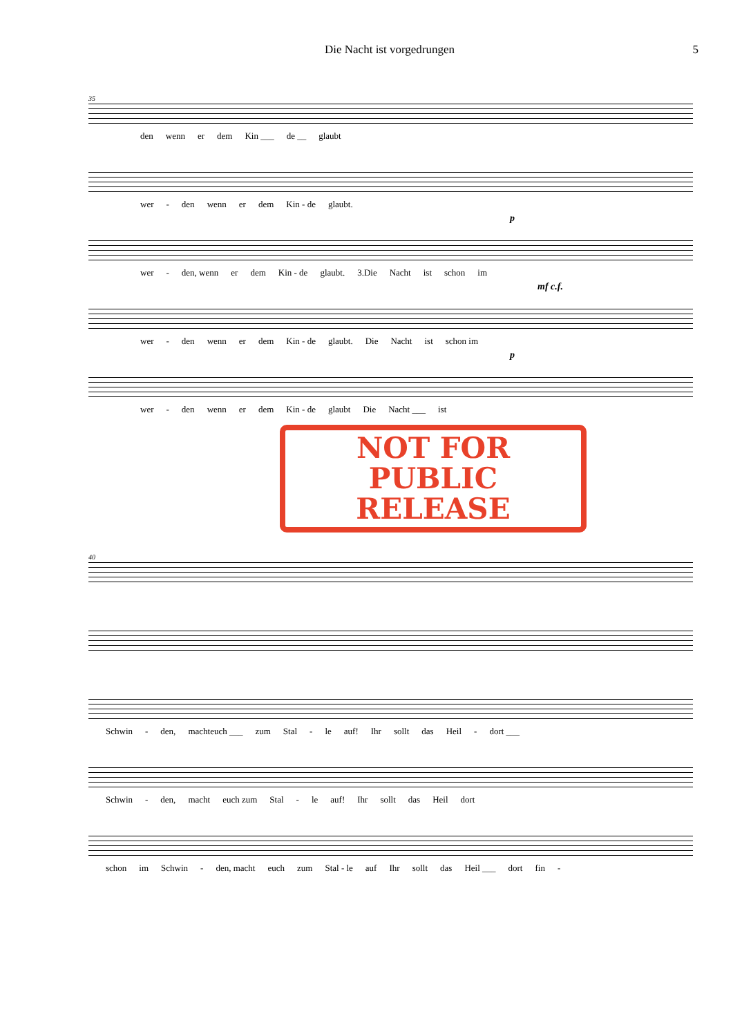Die Nacht ist vorgedrungen 5
35
den wenn er dem Kin ___ de __ glaubt
wer - den wenn er dem Kin - de glaubt.
p
wer - den, wenn er dem Kin - de glaubt. 3.Die Nacht ist schon im
mf c.f.
wer - den wenn er dem Kin - de glaubt. Die Nacht ist schon im
p
wer - den wenn er dem Kin - de glaubt Die Nacht ___ ist
NOT FOR
PUBLIC RELEASE
40
Schwin - den, machteuch ___ zum Stal - le auf! Ihr sollt das Heil - dort ___
Schwin - den, macht euch zum Stal - le auf! Ihr sollt das Heil dort
schon im Schwin - den, macht euch zum Stal - le auf Ihr sollt das Heil ___ dort fin -